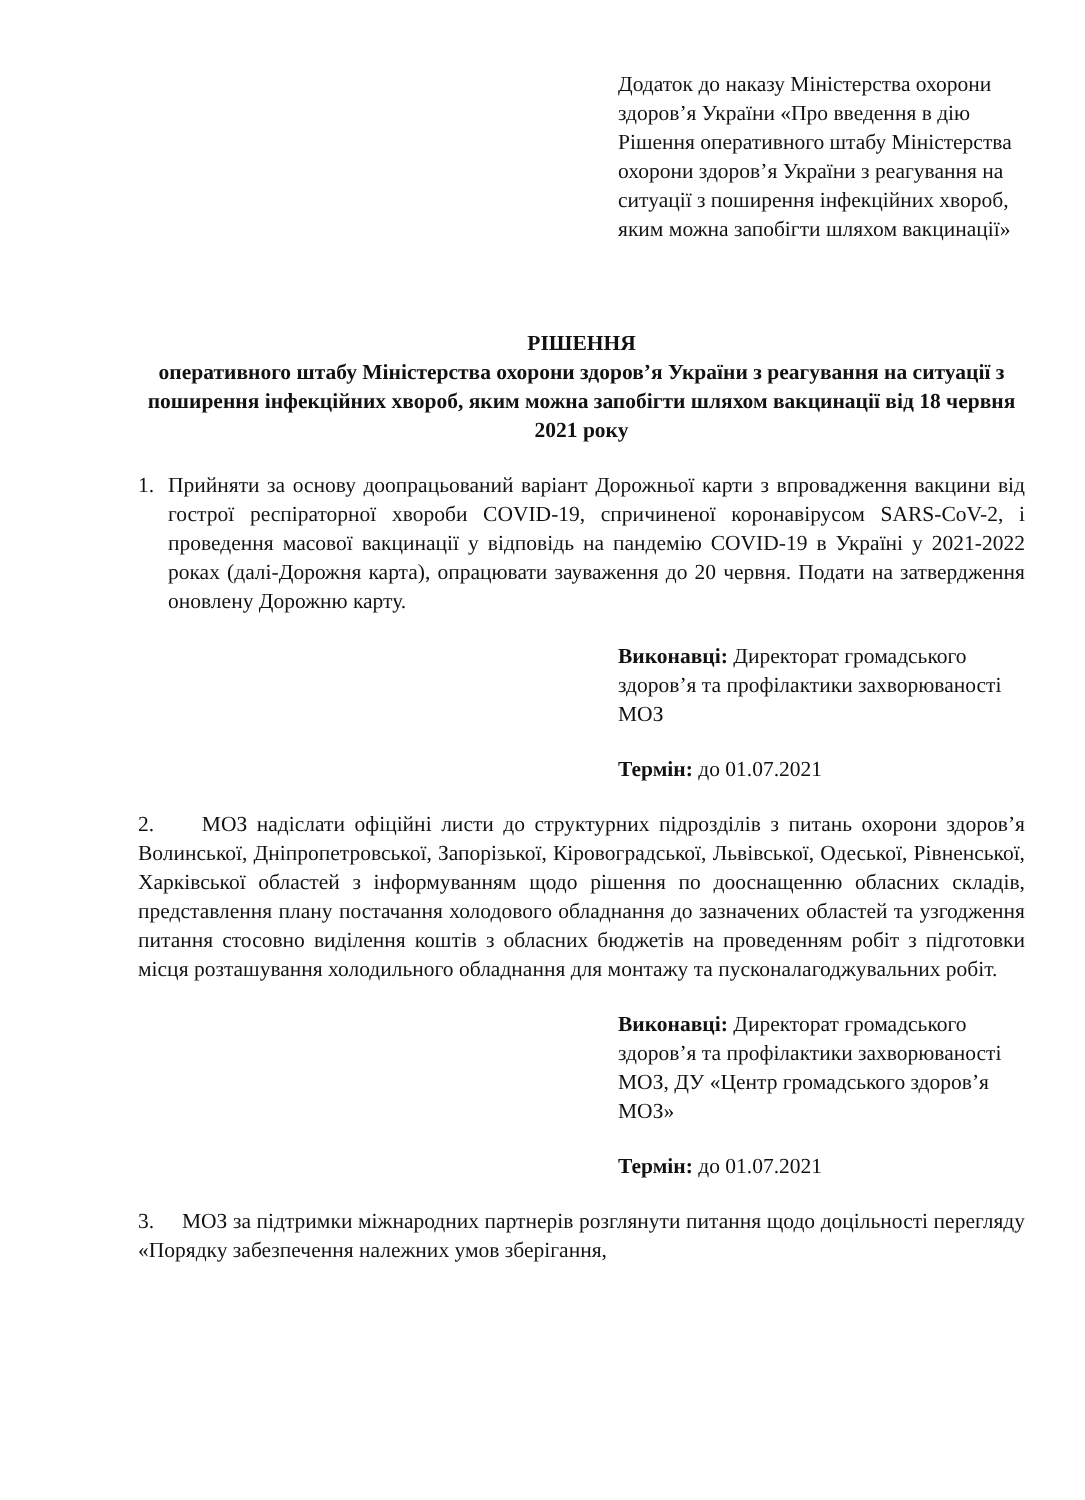Додаток до наказу Міністерства охорони здоров’я України «Про введення в дію Рішення оперативного штабу Міністерства охорони здоров’я України з реагування на ситуації з поширення інфекційних хвороб, яким можна запобігти шляхом вакцинації»
РІШЕННЯ
оперативного штабу Міністерства охорони здоров’я України з реагування на ситуації з поширення інфекційних хвороб, яким можна запобігти шляхом вакцинації від 18 червня 2021 року
1. Прийняти за основу доопрацьований варіант Дорожньої карти з впровадження вакцини від гострої респіраторної хвороби COVID-19, спричиненої коронавірусом SARS-CoV-2, і проведення масової вакцинації у відповідь на пандемію COVID-19 в Україні у 2021-2022 роках (далі-Дорожня карта), опрацювати зауваження до 20 червня. Подати на затвердження оновлену Дорожню карту.
Виконавці: Директорат громадського здоров’я та профілактики захворюваності МОЗ
Термін: до 01.07.2021
2. МОЗ надіслати офіційні листи до структурних підрозділів з питань охорони здоров’я Волинської, Дніпропетровської, Запорізької, Кіровоградської, Львівської, Одеської, Рівненської, Харківської областей з інформуванням щодо рішення по дооснащенню обласних складів, представлення плану постачання холодового обладнання до зазначених областей та узгодження питання стосовно виділення коштів з обласних бюджетів на проведенням робіт з підготовки місця розташування холодильного обладнання для монтажу та пусконалагоджувальних робіт.
Виконавці: Директорат громадського здоров’я та профілактики захворюваності МОЗ, ДУ «Центр громадського здоров’я МОЗ»
Термін: до 01.07.2021
3. МОЗ за підтримки міжнародних партнерів розглянути питання щодо доцільності перегляду «Порядку забезпечення належних умов зберігання,